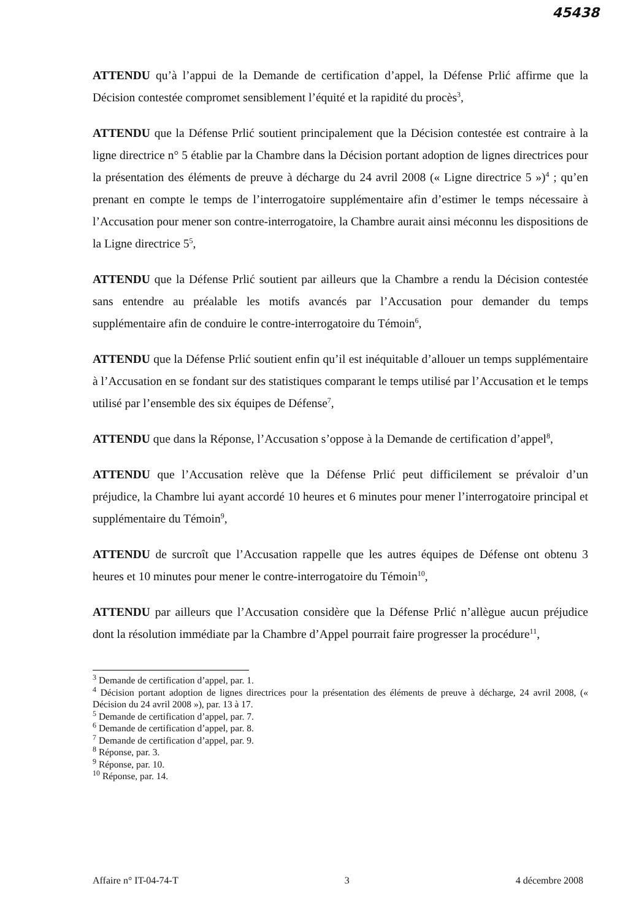45438
ATTENDU qu’à l’appui de la Demande de certification d’appel, la Défense Prlić affirme que la Décision contestée compromet sensiblement l’équité et la rapidité du procès<sup>3</sup>,
ATTENDU que la Défense Prlić soutient principalement que la Décision contestée est contraire à la ligne directrice n° 5 établie par la Chambre dans la Décision portant adoption de lignes directrices pour la présentation des éléments de preuve à décharge du 24 avril 2008 (« Ligne directrice 5 »)<sup>4</sup> ; qu’en prenant en compte le temps de l’interrogatoire supplémentaire afin d’estimer le temps nécessaire à l’Accusation pour mener son contre-interrogatoire, la Chambre aurait ainsi méconnu les dispositions de la Ligne directrice 5<sup>5</sup>,
ATTENDU que la Défense Prlić soutient par ailleurs que la Chambre a rendu la Décision contestée sans entendre au préalable les motifs avancés par l’Accusation pour demander du temps supplémentaire afin de conduire le contre-interrogatoire du Témoin<sup>6</sup>,
ATTENDU que la Défense Prlić soutient enfin qu’il est inéquitable d’allouer un temps supplémentaire à l’Accusation en se fondant sur des statistiques comparant le temps utilisé par l’Accusation et le temps utilisé par l’ensemble des six équipes de Défense<sup>7</sup>,
ATTENDU que dans la Réponse, l’Accusation s’oppose à la Demande de certification d’appel<sup>8</sup>,
ATTENDU que l’Accusation relève que la Défense Prlić peut difficilement se prévaloir d’un préjudice, la Chambre lui ayant accordé 10 heures et 6 minutes pour mener l’interrogatoire principal et supplémentaire du Témoin<sup>9</sup>,
ATTENDU de surcroît que l’Accusation rappelle que les autres équipes de Défense ont obtenu 3 heures et 10 minutes pour mener le contre-interrogatoire du Témoin<sup>10</sup>,
ATTENDU par ailleurs que l’Accusation considère que la Défense Prlić n’allègue aucun préjudice dont la résolution immédiate par la Chambre d’Appel pourrait faire progresser la procédure<sup>11</sup>,
<sup>3</sup> Demande de certification d’appel, par. 1.
<sup>4</sup> Décision portant adoption de lignes directrices pour la présentation des éléments de preuve à décharge, 24 avril 2008, (« Décision du 24 avril 2008 »), par. 13 à 17.
<sup>5</sup> Demande de certification d’appel, par. 7.
<sup>6</sup> Demande de certification d’appel, par. 8.
<sup>7</sup> Demande de certification d’appel, par. 9.
<sup>8</sup> Réponse, par. 3.
<sup>9</sup> Réponse, par. 10.
<sup>10</sup> Réponse, par. 14.
Affaire n° IT-04-74-T 3 4 décembre 2008